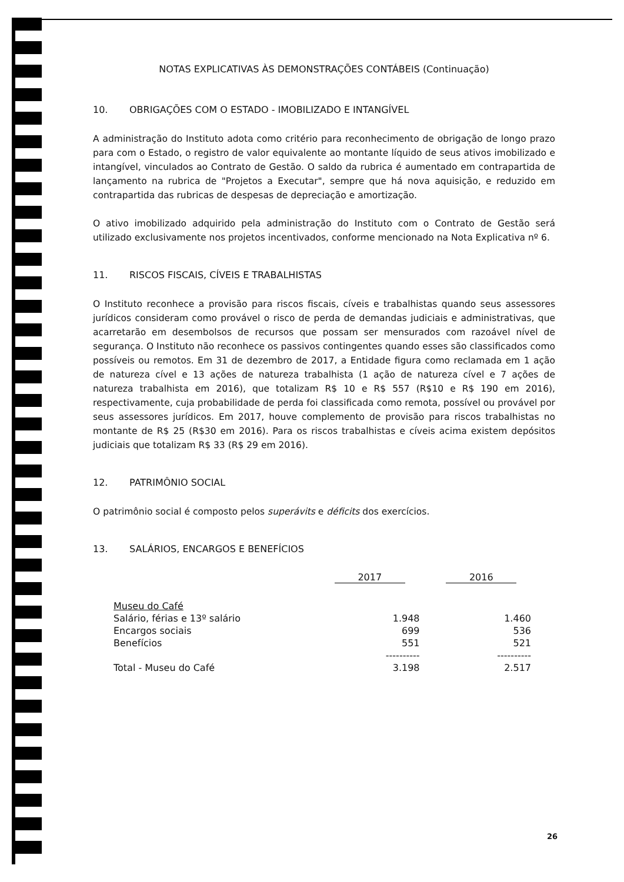NOTAS EXPLICATIVAS ÀS DEMONSTRAÇÕES CONTÁBEIS (Continuação)
10. OBRIGAÇÕES COM O ESTADO - IMOBILIZADO E INTANGÍVEL
A administração do Instituto adota como critério para reconhecimento de obrigação de longo prazo para com o Estado, o registro de valor equivalente ao montante líquido de seus ativos imobilizado e intangível, vinculados ao Contrato de Gestão. O saldo da rubrica é aumentado em contrapartida de lançamento na rubrica de "Projetos a Executar", sempre que há nova aquisição, e reduzido em contrapartida das rubricas de despesas de depreciação e amortização.
O ativo imobilizado adquirido pela administração do Instituto com o Contrato de Gestão será utilizado exclusivamente nos projetos incentivados, conforme mencionado na Nota Explicativa nº 6.
11. RISCOS FISCAIS, CÍVEIS E TRABALHISTAS
O Instituto reconhece a provisão para riscos fiscais, cíveis e trabalhistas quando seus assessores jurídicos consideram como provável o risco de perda de demandas judiciais e administrativas, que acarretarão em desembolsos de recursos que possam ser mensurados com razoável nível de segurança. O Instituto não reconhece os passivos contingentes quando esses são classificados como possíveis ou remotos. Em 31 de dezembro de 2017, a Entidade figura como reclamada em 1 ação de natureza cível e 13 ações de natureza trabalhista (1 ação de natureza cível e 7 ações de natureza trabalhista em 2016), que totalizam R$ 10 e R$ 557 (R$10 e R$ 190 em 2016), respectivamente, cuja probabilidade de perda foi classificada como remota, possível ou provável por seus assessores jurídicos. Em 2017, houve complemento de provisão para riscos trabalhistas no montante de R$ 25 (R$30 em 2016). Para os riscos trabalhistas e cíveis acima existem depósitos judiciais que totalizam R$ 33 (R$ 29 em 2016).
12. PATRIMÔNIO SOCIAL
O patrimônio social é composto pelos superávits e déficits dos exercícios.
13. SALÁRIOS, ENCARGOS E BENEFÍCIOS
| | 2017 | 2016 |
| --- | --- | --- |
| Museu do Café | | |
| Salário, férias e 13º salário | 1.948 | 1.460 |
| Encargos sociais | 699 | 536 |
| Benefícios | 551 | 521 |
| | ---------- | ---------- |
| Total - Museu do Café | 3.198 | 2.517 |
26